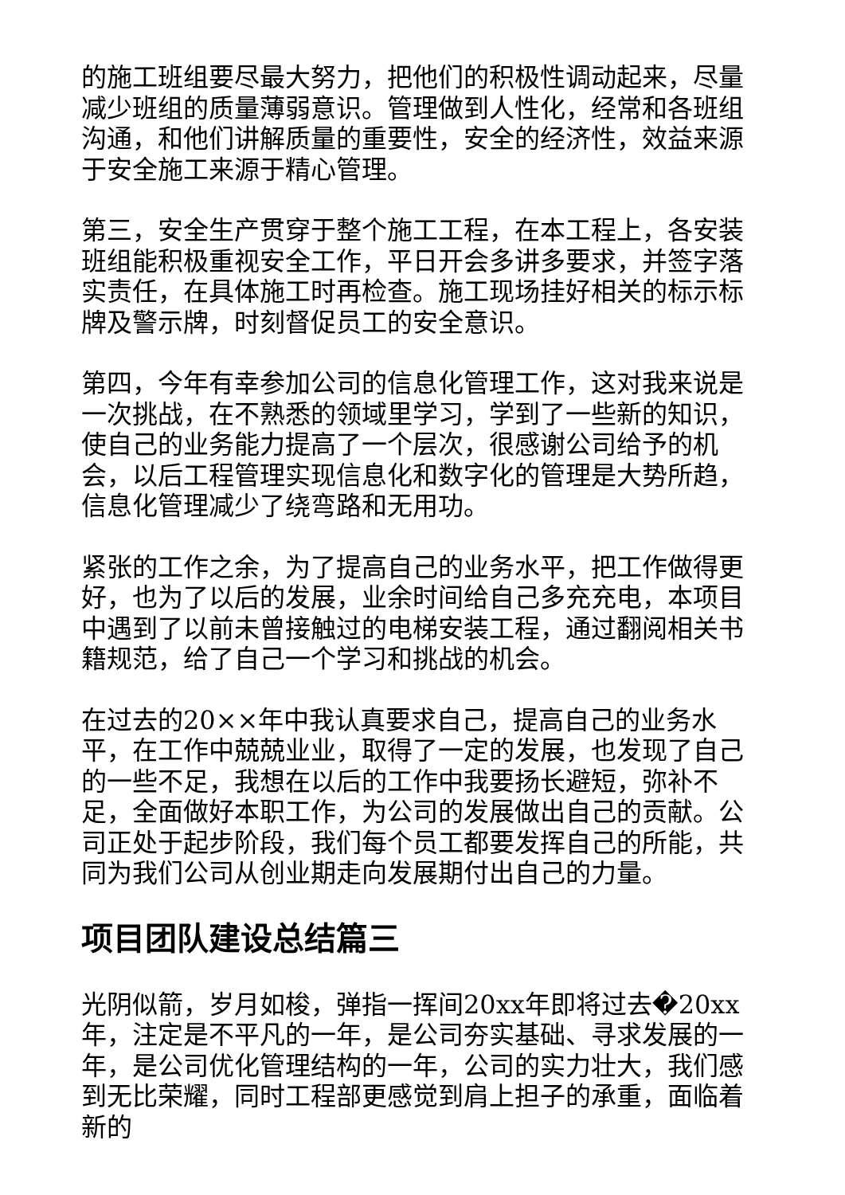的施工班组要尽最大努力，把他们的积极性调动起来，尽量减少班组的质量薄弱意识。管理做到人性化，经常和各班组沟通，和他们讲解质量的重要性，安全的经济性，效益来源于安全施工来源于精心管理。
第三，安全生产贯穿于整个施工工程，在本工程上，各安装班组能积极重视安全工作，平日开会多讲多要求，并签字落实责任，在具体施工时再检查。施工现场挂好相关的标示标牌及警示牌，时刻督促员工的安全意识。
第四，今年有幸参加公司的信息化管理工作，这对我来说是一次挑战，在不熟悉的领域里学习，学到了一些新的知识，使自己的业务能力提高了一个层次，很感谢公司给予的机会，以后工程管理实现信息化和数字化的管理是大势所趋，信息化管理减少了绕弯路和无用功。
紧张的工作之余，为了提高自己的业务水平，把工作做得更好，也为了以后的发展，业余时间给自己多充充电，本项目中遇到了以前未曾接触过的电梯安装工程，通过翻阅相关书籍规范，给了自己一个学习和挑战的机会。
在过去的20××年中我认真要求自己，提高自己的业务水平，在工作中兢兢业业，取得了一定的发展，也发现了自己的一些不足，我想在以后的工作中我要扬长避短，弥补不足，全面做好本职工作，为公司的发展做出自己的贡献。公司正处于起步阶段，我们每个员工都要发挥自己的所能，共同为我们公司从创业期走向发展期付出自己的力量。
项目团队建设总结篇三
光阴似箭，岁月如梭，弹指一挥间20xx年即将过去�20xx年，注定是不平凡的一年，是公司夯实基础、寻求发展的一年，是公司优化管理结构的一年，公司的实力壮大，我们感到无比荣耀，同时工程部更感觉到肩上担子的承重，面临着新的